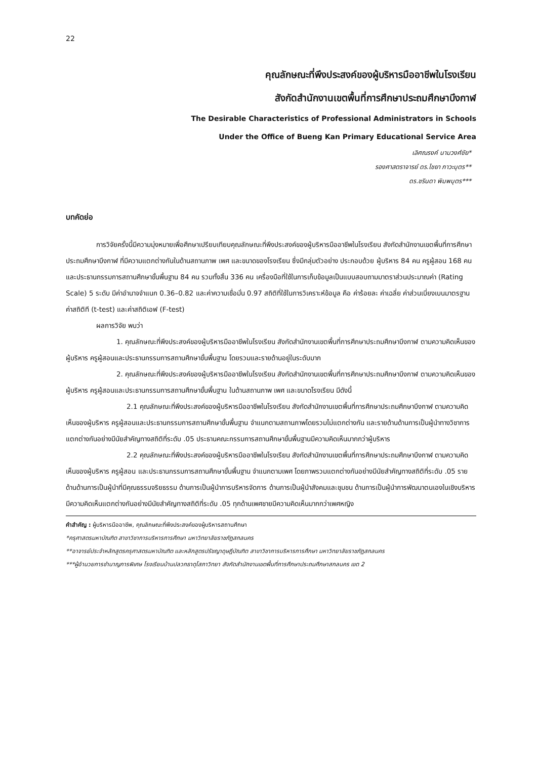22
คุณลักษณะที่พึงประสงค์ของผู้บริหารมืออาชีพในโรงเรียน
สังกัดสำนักงานเขตพื้นที่การศึกษาประถมศึกษาบึงกาฬ
The Desirable Characteristics of Professional Administrators in Schools
Under the Office of Bueng Kan Primary Educational Service Area
เลิศณรงค์ นามวงศ์ชัย*
รองศาสตราจารย์ ดร.ไชยา ภาวะบุตร**
ดร.ชรินดา พิมพบุตร***
บทคัดย่อ
การวิจัยครั้งนี้มีความมุ่งหมายเพื่อศึกษาเปรียบเทียบคุณลักษณะที่พึงประสงค์ของผู้บริหารมืออาชีพในโรงเรียน สังกัดสำนักงานเขตพื้นที่การศึกษาประถมศึกษาบึงกาฬ ที่มีความแตกต่างกันในด้านสถานภาพ เพศ และขนาดของโรงเรียน ซึ่งมีกลุ่มตัวอย่าง ประกอบด้วย ผู้บริหาร 84 คน ครูผู้สอน 168 คน และประธานกรรมการสถานศึกษาขั้นพื้นฐาน 84 คน รวมทั้งสิ้น 336 คน เครื่องมือที่ใช้ในการเก็บข้อมูลเป็นแบบสอบถามมาตราส่วนประมาณค่า (Rating Scale) 5 ระดับ มีค่าอำนาจจำแนก 0.36–0.82 และค่าความเชื่อมั่น 0.97 สถิติที่ใช้ในการวิเคราะห์ข้อมูล คือ ค่าร้อยละ ค่าเฉลี่ย ค่าส่วนเบี่ยงเบนมาตรฐาน ค่าสถิติที (t-test) และค่าสถิติเอฟ (F-test)
ผลการวิจัย พบว่า
1. คุณลักษณะที่พึงประสงค์ของผู้บริหารมืออาชีพในโรงเรียน สังกัดสำนักงานเขตพื้นที่การศึกษาประถมศึกษาบึงกาฬ ตามความคิดเห็นของผู้บริหาร ครูผู้สอนและประธานกรรมการสถานศึกษาขั้นพื้นฐาน โดยรวมและรายด้านอยู่ในระดับมาก
2. คุณลักษณะที่พึงประสงค์ของผู้บริหารมืออาชีพในโรงเรียน สังกัดสำนักงานเขตพื้นที่การศึกษาประถมศึกษาบึงกาฬ ตามความคิดเห็นของผู้บริหาร ครูผู้สอนและประธานกรรมการสถานศึกษาขั้นพื้นฐาน ในด้านสถานภาพ เพศ และขนาดโรงเรียน มีดังนี้
2.1 คุณลักษณะที่พึงประสงค์ของผู้บริหารมืออาชีพในโรงเรียน สังกัดสำนักงานเขตพื้นที่การศึกษาประถมศึกษาบึงกาฬ ตามความคิดเห็นของผู้บริหาร ครูผู้สอนและประธานกรรมการสถานศึกษาขั้นพื้นฐาน จำแนกตามสถานภาพโดยรวมไม่แตกต่างกัน และรายด้านด้านการเป็นผู้นำทางวิชาการแตกต่างกันอย่างมีนัยสำคัญทางสถิติที่ระดับ .05 ประธานคณะกรรมการสถานศึกษาขั้นพื้นฐานมีความคิดเห็นมากกว่าผู้บริหาร
2.2 คุณลักษณะที่พึงประสงค์ของผู้บริหารมืออาชีพในโรงเรียน สังกัดสำนักงานเขตพื้นที่การศึกษาประถมศึกษาบึงกาฬ ตามความคิดเห็นของผู้บริหาร ครูผู้สอน และประธานกรรมการสถานศึกษาขั้นพื้นฐาน จำแนกตามเพศ โดยภาพรวมแตกต่างกันอย่างมีนัยสำคัญทางสถิติที่ระดับ .05 รายด้านด้านการเป็นผู้นำที่มีคุณธรรมจริยธรรม ด้านการเป็นผู้นำการบริหารจัดการ ด้านการเป็นผู้นำสังคมและชุมชน ด้านการเป็นผู้นำการพัฒนาตนเองในเชิงบริหารมีความคิดเห็นแตกต่างกันอย่างมีนัยสำคัญทางสถิติที่ระดับ .05 ทุกด้านเพศชายมีความคิดเห็นมากกว่าเพศหญิง
คำสำคัญ : ผู้บริหารมืออาชีพ, คุณลักษณะที่พึงประสงค์ของผู้บริหารสถานศึกษา
*ครุศาสตรมหาบัณฑิต สาขาวิชาการบริหารการศึกษา มหาวิทยาลัยราชภัฏสกลนคร
**อาจารย์ประจำหลักสูตรครุศาสตรมหาบัณฑิต และหลักสูตรปรัชญาดุษฎีบัณฑิต สาขาวิชาการบริหารการศึกษา มหาวิทยาลัยราชภัฏสกลนคร
***ผู้อำนวยการชำนาญการพิเศษ โรงเรียนบ้านปลวกธาตุโสภาวิทยา สังกัดสำนักงานเขตพื้นที่การศึกษาประถมศึกษาสกลนคร เขต 2